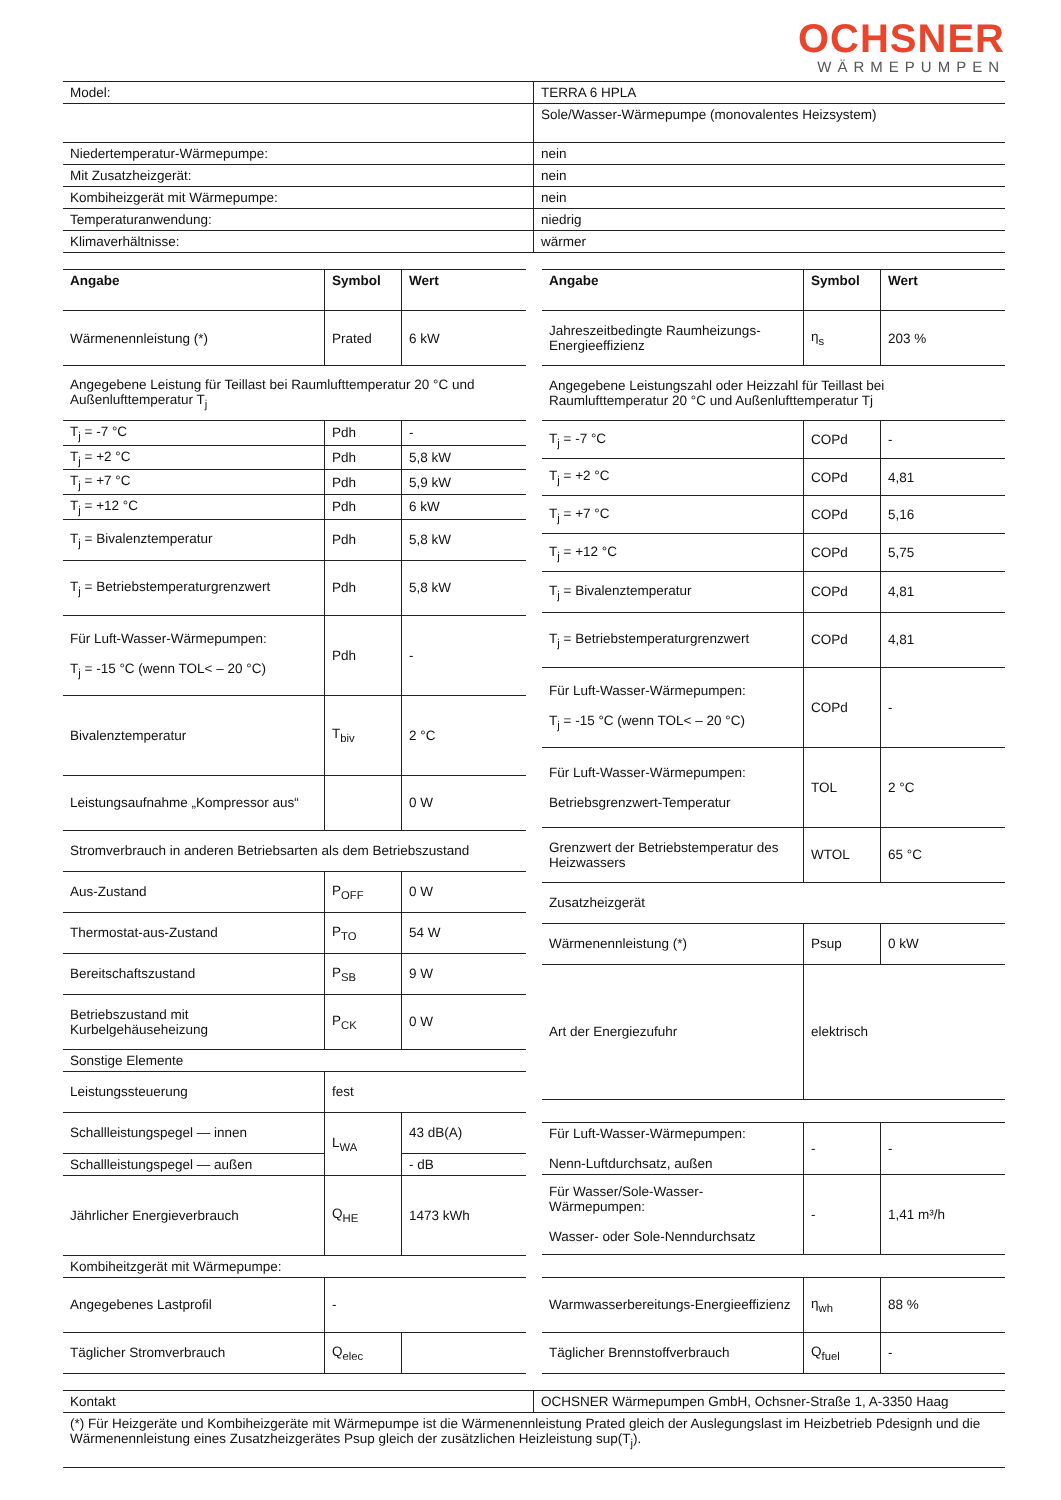OCHSNER
WÄRMEPUMPEN
| Model: | TERRA 6 HPLA |
| | Sole/Wasser-Wärmepumpe (monovalentes Heizsystem) |
| Niedertemperatur-Wärmepumpe: | nein |
| Mit Zusatzheizgerät: | nein |
| Kombiheizgerät mit Wärmepumpe: | nein |
| Temperaturanwendung: | niedrig |
| Klimaverhältnisse: | wärmer |
| Angabe | Symbol | Wert |
| --- | --- | --- |
| Wärmenennleistung (*) | Prated | 6 kW |
| Angegebene Leistung für Teillast bei Raumlufttemperatur 20 °C und Außenlufttemperatur T<sub>j</sub> | | |
| T<sub>j</sub> = -7 °C | Pdh | - |
| T<sub>j</sub> = +2 °C | Pdh | 5,8 kW |
| T<sub>j</sub> = +7 °C | Pdh | 5,9 kW |
| T<sub>j</sub> = +12 °C | Pdh | 6 kW |
| T<sub>j</sub> = Bivalenztemperatur | Pdh | 5,8 kW |
| T<sub>j</sub> = Betriebstemperaturgrenzwert | Pdh | 5,8 kW |
| Für Luft-Wasser-Wärmepumpen: T<sub>j</sub> = -15 °C (wenn TOL< – 20 °C) | Pdh | - |
| Bivalenztemperatur | T<sub>biv</sub> | 2 °C |
| Leistungsaufnahme „Kompressor aus“ | | 0 W |
| Stromverbrauch in anderen Betriebsarten als dem Betriebszustand | | |
| Aus-Zustand | P<sub>OFF</sub> | 0 W |
| Thermostat-aus-Zustand | P<sub>TO</sub> | 54 W |
| Bereitschaftszustand | P<sub>SB</sub> | 9 W |
| Betriebszustand mit Kurbelgehäuseheizung | P<sub>CK</sub> | 0 W |
| Sonstige Elemente | | |
| Leistungssteuerung | fest | |
| Schallleistungspegel — innen | L<sub>WA</sub> | 43 dB(A) |
| Schallleistungspegel — außen | | - dB |
| Jährlicher Energieverbrauch | Q<sub>HE</sub> | 1473 kWh |
| Kombiheitzgerät mit Wärmepumpe: | | |
| Angegebenes Lastprofil | - | |
| Täglicher Stromverbrauch | Q<sub>elec</sub> | |
| Angabe | Symbol | Wert |
| --- | --- | --- |
| Jahreszeitbedingte Raumheizungs-Energieeffizienz | η<sub>s</sub> | 203 % |
| Angegebene Leistungszahl oder Heizzahl für Teillast bei Raumlufttemperatur 20 °C und Außenlufttemperatur Tj | | |
| T<sub>j</sub> = -7 °C | COPd | - |
| T<sub>j</sub> = +2 °C | COPd | 4,81 |
| T<sub>j</sub> = +7 °C | COPd | 5,16 |
| T<sub>j</sub> = +12 °C | COPd | 5,75 |
| T<sub>j</sub> = Bivalenztemperatur | COPd | 4,81 |
| T<sub>j</sub> = Betriebstemperaturgrenzwert | COPd | 4,81 |
| Für Luft-Wasser-Wärmepumpen: T<sub>j</sub> = -15 °C (wenn TOL< – 20 °C) | COPd | - |
| Für Luft-Wasser-Wärmepumpen: Betriebsgrenzwert-Temperatur | TOL | 2 °C |
| Grenzwert der Betriebstemperatur des Heizwassers | WTOL | 65 °C |
| Zusatzheizgerät | | |
| Wärmenennleistung (*) | Psup | 0 kW |
| Art der Energiezufuhr | elektrisch | |
| Für Luft-Wasser-Wärmepumpen: Nenn-Luftdurchsatz, außen | - | - |
| Für Wasser/Sole-Wasser-Wärmepumpen: Wasser- oder Sole-Nenndurchsatz | - | 1,41 m³/h |
| Warmwasserbereitungs-Energieeffizienz | η<sub>wh</sub> | 88 % |
| Täglicher Brennstoffverbrauch | Q<sub>fuel</sub> | - |
| Kontakt | OCHSNER Wärmepumpen GmbH, Ochsner-Straße 1, A-3350 Haag |
| (*) Für Heizgeräte und Kombiheizgeräte mit Wärmepumpe ist die Wärmenennleistung Prated gleich der Auslegungslast im Heizbetrieb Pdesignh und die Wärmenennleistung eines Zusatzheizgerätes Psup gleich der zusätzlichen Heizleistung sup(T<sub>j</sub>). | |